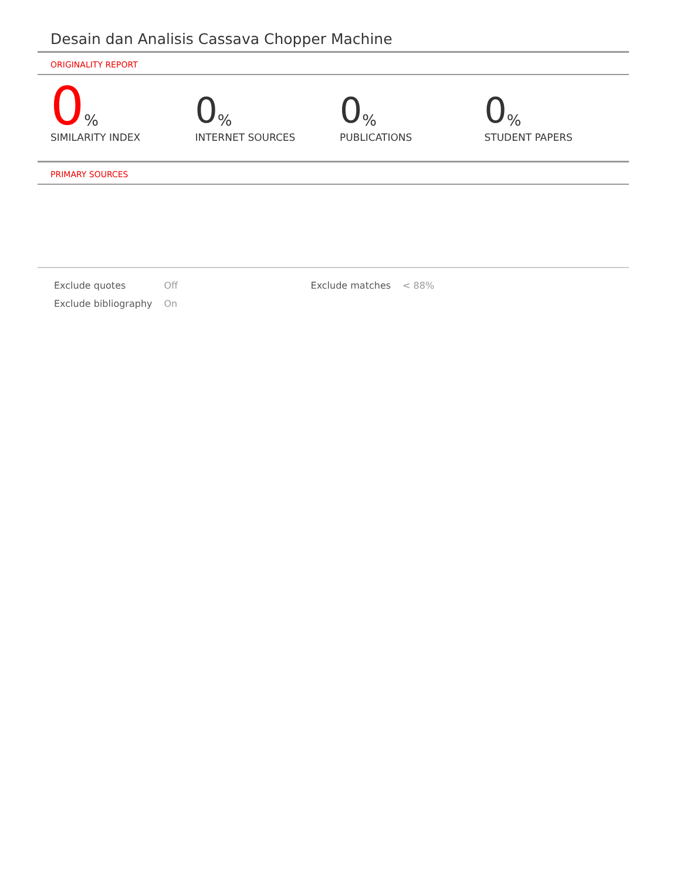Desain dan Analisis Cassava Chopper Machine
ORIGINALITY REPORT
0%
SIMILARITY INDEX
0%
INTERNET SOURCES
0%
PUBLICATIONS
0%
STUDENT PAPERS
PRIMARY SOURCES
| Exclude quotes | Off | Exclude matches | < 88% |
| Exclude bibliography | On | | |